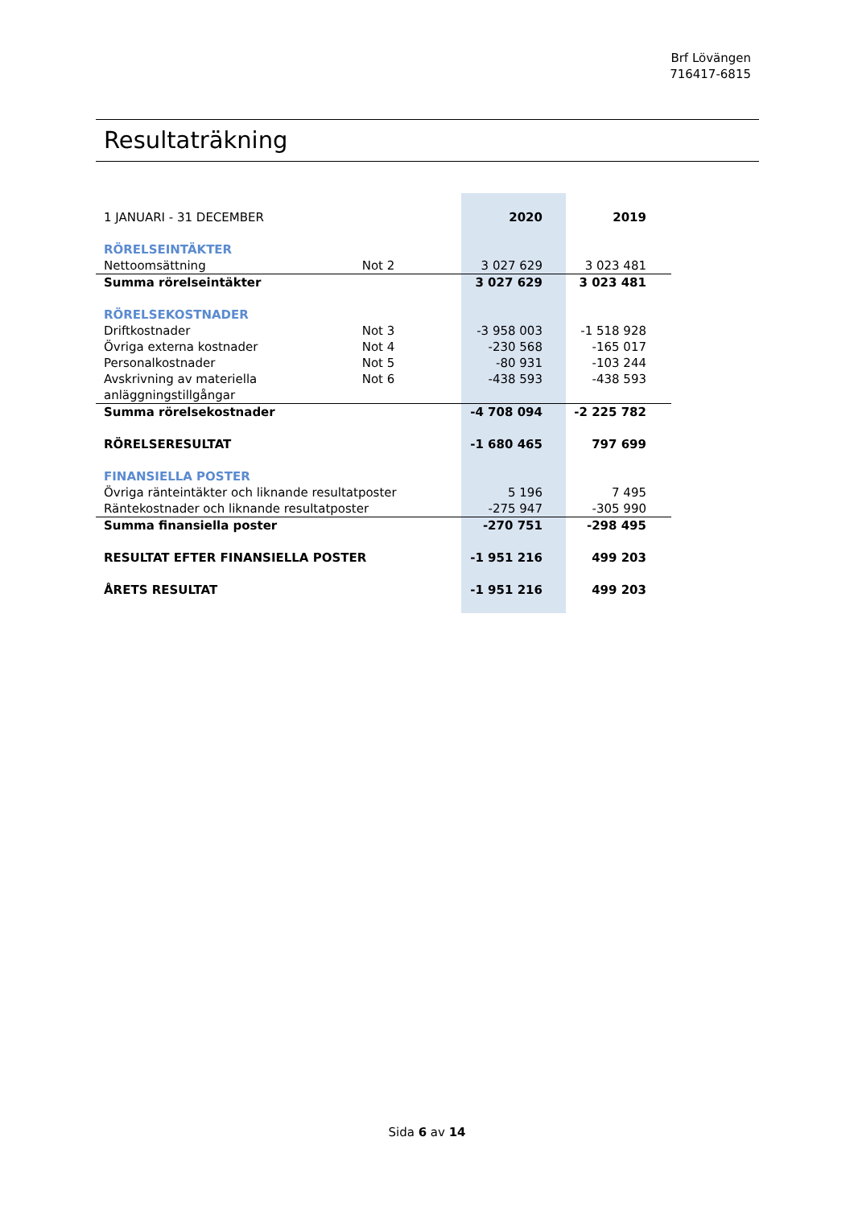Brf Lövängen
716417-6815
Resultaträkning
| 1 JANUARI - 31 DECEMBER | | 2020 | 2019 |
| RÖRELSEINTÄKTER | | | |
| Nettoomsättning | Not 2 | 3 027 629 | 3 023 481 |
| Summa rörelseintäkter | | 3 027 629 | 3 023 481 |
| RÖRELSEKOSTNADER | | | |
| Driftkostnader | Not 3 | -3 958 003 | -1 518 928 |
| Övriga externa kostnader | Not 4 | -230 568 | -165 017 |
| Personalkostnader | Not 5 | -80 931 | -103 244 |
| Avskrivning av materiella anläggningstillgångar | Not 6 | -438 593 | -438 593 |
| Summa rörelsekostnader | | -4 708 094 | -2 225 782 |
| RÖRELSERESULTAT | | -1 680 465 | 797 699 |
| FINANSIELLA POSTER | | | |
| Övriga ränteintäkter och liknande resultatposter | | 5 196 | 7 495 |
| Räntekostnader och liknande resultatposter | | -275 947 | -305 990 |
| Summa finansiella poster | | -270 751 | -298 495 |
| RESULTAT EFTER FINANSIELLA POSTER | | -1 951 216 | 499 203 |
| ÅRETS RESULTAT | | -1 951 216 | 499 203 |
Sida 6 av 14